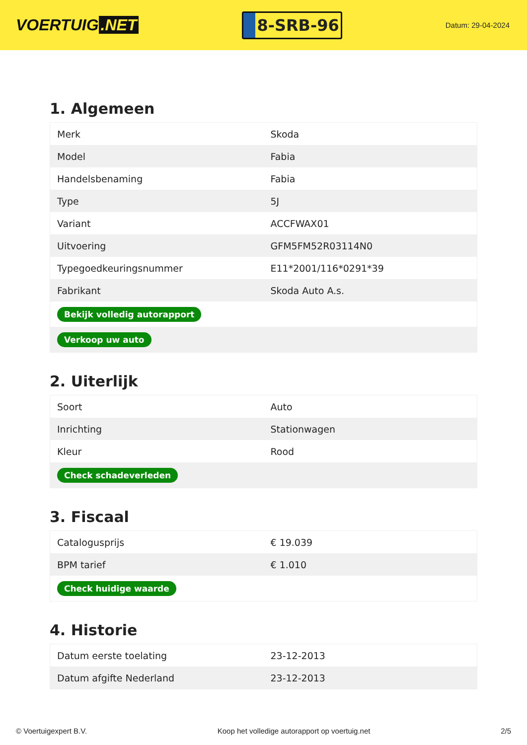VOERTUIG.NET
8-SRB-96
Datum: 29-04-2024
1. Algemeen
| Merk | Skoda |
| Model | Fabia |
| Handelsbenaming | Fabia |
| Type | 5J |
| Variant | ACCFWAX01 |
| Uitvoering | GFM5FM52R03114N0 |
| Typegoedkeuringsnummer | E11*2001/116*0291*39 |
| Fabrikant | Skoda Auto A.s. |
| Bekijk volledig autorapport | |
| Verkoop uw auto | |
2. Uiterlijk
| Soort | Auto |
| Inrichting | Stationwagen |
| Kleur | Rood |
| Check schadeverleden | |
3. Fiscaal
| Catalogusprijs | € 19.039 |
| BPM tarief | € 1.010 |
| Check huidige waarde | |
4. Historie
| Datum eerste toelating | 23-12-2013 |
| Datum afgifte Nederland | 23-12-2013 |
© Voertuigexpert B.V. Koop het volledige autorapport op voertuig.net 2/5